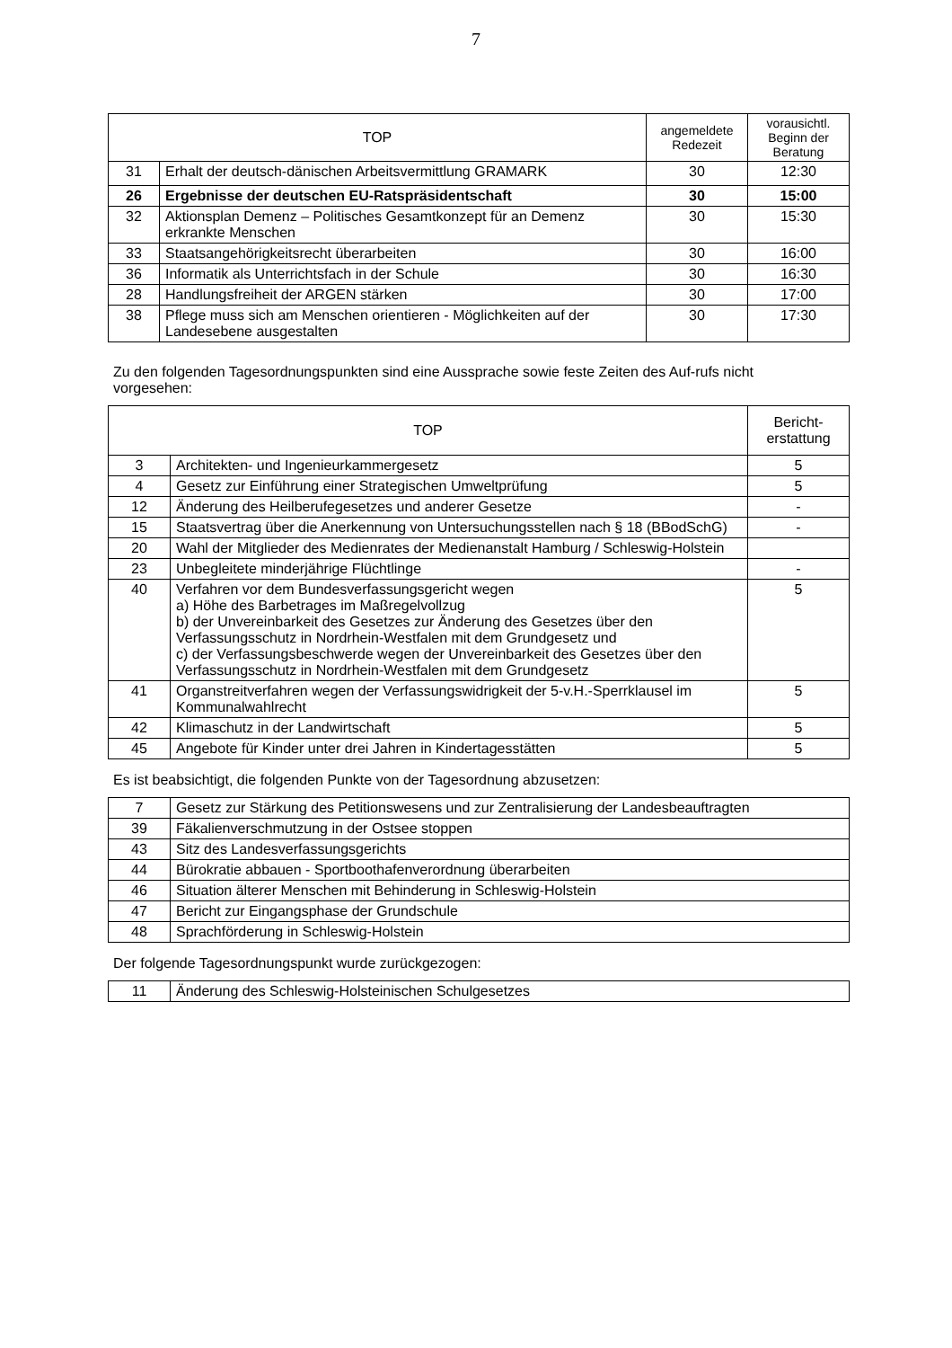7
| TOP | | angemeldete Redezeit | vorausichtl. Beginn der Beratung |
| --- | --- | --- | --- |
| 31 | Erhalt der deutsch-dänischen Arbeitsvermittlung GRAMARK | 30 | 12:30 |
| 26 | Ergebnisse der deutschen EU-Ratspräsidentschaft | 30 | 15:00 |
| 32 | Aktionsplan Demenz – Politisches Gesamtkonzept für an Demenz erkrankte Menschen | 30 | 15:30 |
| 33 | Staatsangehörigkeitsrecht überarbeiten | 30 | 16:00 |
| 36 | Informatik als Unterrichtsfach in der Schule | 30 | 16:30 |
| 28 | Handlungsfreiheit der ARGEN stärken | 30 | 17:00 |
| 38 | Pflege muss sich am Menschen orientieren - Möglichkeiten auf der Landesebene ausgestalten | 30 | 17:30 |
Zu den folgenden Tagesordnungspunkten sind eine Aussprache sowie feste Zeiten des Auf-rufs nicht vorgesehen:
| TOP | | Bericht-erstattung |
| --- | --- | --- |
| 3 | Architekten- und Ingenieurkammergesetz | 5 |
| 4 | Gesetz zur Einführung einer Strategischen Umweltprüfung | 5 |
| 12 | Änderung des Heilberufegesetzes und anderer Gesetze | - |
| 15 | Staatsvertrag über die Anerkennung von Untersuchungsstellen nach § 18 (BBodSchG) | - |
| 20 | Wahl der Mitglieder des Medienrates der Medienanstalt Hamburg / Schleswig-Holstein | |
| 23 | Unbegleitete minderjährige Flüchtlinge | - |
| 40 | Verfahren vor dem Bundesverfassungsgericht wegen a) Höhe des Barbetrages im Maßregelvollzug b) der Unvereinbarkeit des Gesetzes zur Änderung des Gesetzes über den Verfassungsschutz in Nordrhein-Westfalen mit dem Grundgesetz und c) der Verfassungsbeschwerde wegen der Unvereinbarkeit des Gesetzes über den Verfassungsschutz in Nordrhein-Westfalen mit dem Grundgesetz | 5 |
| 41 | Organstreitverfahren wegen der Verfassungswidrigkeit der 5-v.H.-Sperrklausel im Kommunalwahlrecht | 5 |
| 42 | Klimaschutz in der Landwirtschaft | 5 |
| 45 | Angebote für Kinder unter drei Jahren in Kindertagesstätten | 5 |
Es ist beabsichtigt, die folgenden Punkte von der Tagesordnung abzusetzen:
| 7 | Gesetz zur Stärkung des Petitionswesens und zur Zentralisierung der Landesbeauftragten |
| 39 | Fäkalienverschmutzung in der Ostsee stoppen |
| 43 | Sitz des Landesverfassungsgerichts |
| 44 | Bürokratie abbauen - Sportboothafenverordnung überarbeiten |
| 46 | Situation älterer Menschen mit Behinderung in Schleswig-Holstein |
| 47 | Bericht zur Eingangsphase der Grundschule |
| 48 | Sprachförderung in Schleswig-Holstein |
Der folgende Tagesordnungspunkt wurde zurückgezogen:
| 11 | Änderung des Schleswig-Holsteinischen Schulgesetzes |